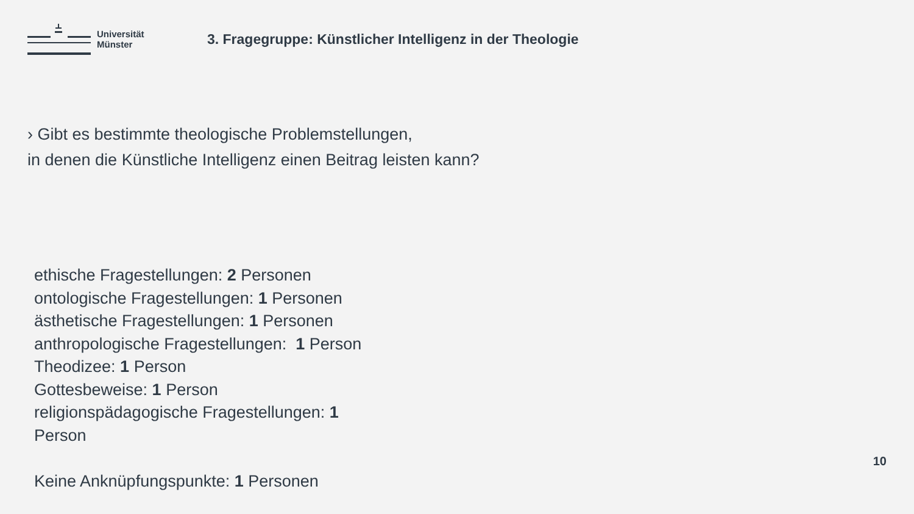Universität
Münster
3. Fragegruppe: Künstlicher Intelligenz in der Theologie
› Gibt es bestimmte theologische Problemstellungen,
in denen die Künstliche Intelligenz einen Beitrag leisten kann?
ethische Fragestellungen: 2 Personen
ontologische Fragestellungen: 1 Personen
ästhetische Fragestellungen: 1 Personen
anthropologische Fragestellungen: 1 Person
Theodizee: 1 Person
Gottesbeweise: 1 Person
religionspädagogische Fragestellungen: 1 Person
Keine Anknüpfungspunkte: 1 Personen
10